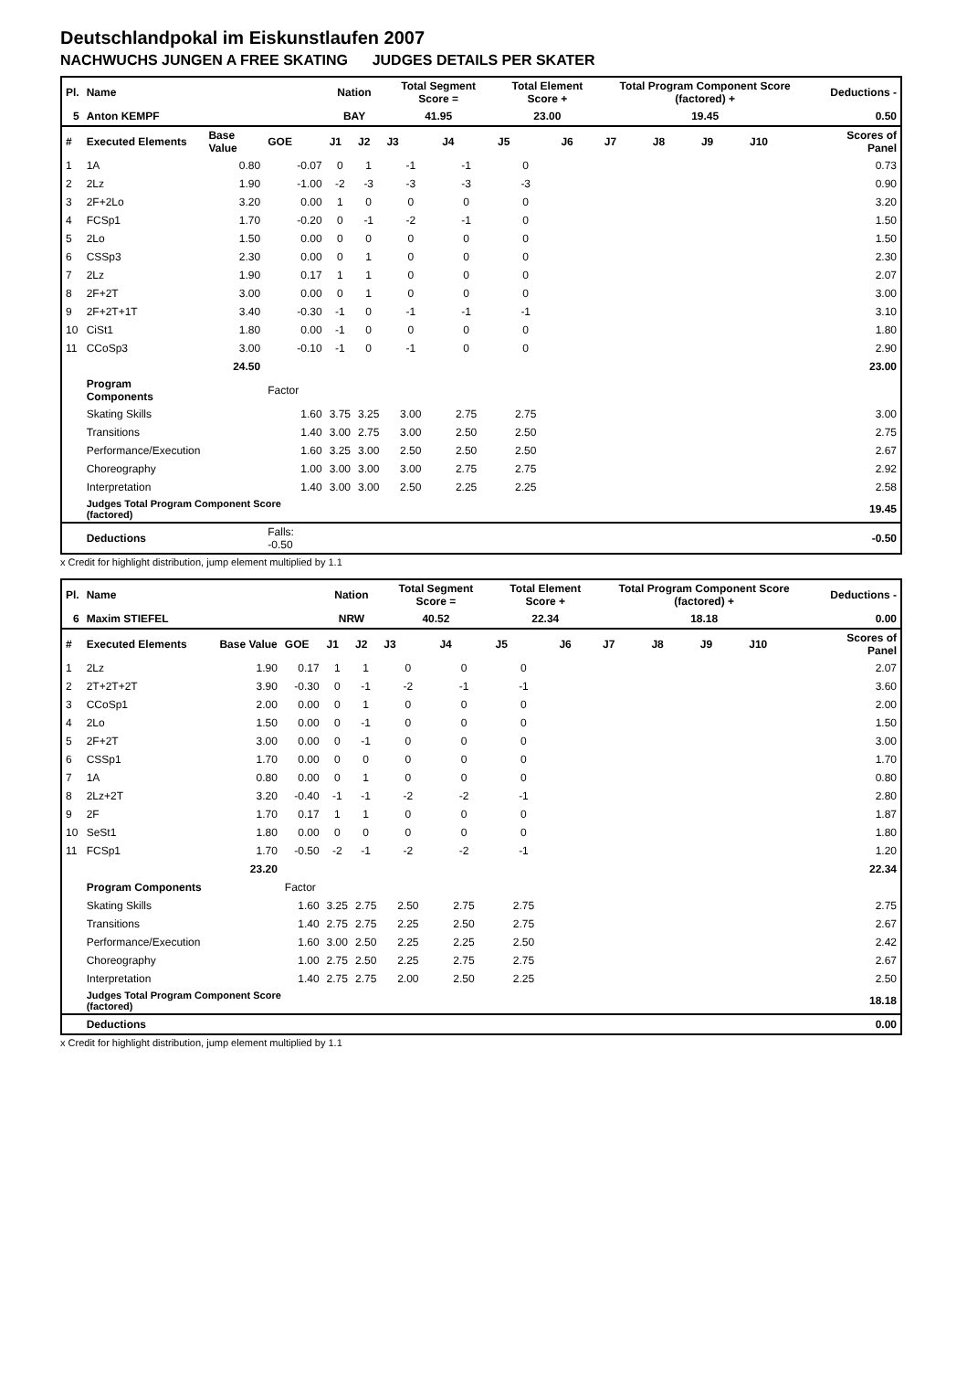Deutschlandpokal im Eiskunstlaufen 2007
NACHWUCHS JUNGEN A FREE SKATING JUDGES DETAILS PER SKATER
| Pl. | Name | | | Nation | | Total Segment Score = | | Total Element Score + | | Total Program Component Score (factored) + | | | | Deductions - | |
| --- | --- | --- | --- | --- | --- | --- | --- | --- | --- | --- | --- | --- | --- | --- | --- |
| 5 | Anton KEMPF | | | BAY | | 41.95 | | 23.00 | | 19.45 | | | | 0.50 | |
| # | Executed Elements | Base Value | GOE | J1 | J2 | J3 | J4 | J5 | J6 | J7 | J8 | J9 | J10 | | Scores of Panel |
| 1 | 1A | 0.80 | -0.07 | 0 | 1 | -1 | -1 | 0 | | | | | | | 0.73 |
| 2 | 2Lz | 1.90 | -1.00 | -2 | -3 | -3 | -3 | -3 | | | | | | | 0.90 |
| 3 | 2F+2Lo | 3.20 | 0.00 | 1 | 0 | 0 | 0 | 0 | | | | | | | 3.20 |
| 4 | FCSp1 | 1.70 | -0.20 | 0 | -1 | -2 | -1 | 0 | | | | | | | 1.50 |
| 5 | 2Lo | 1.50 | 0.00 | 0 | 0 | 0 | 0 | 0 | | | | | | | 1.50 |
| 6 | CSSp3 | 2.30 | 0.00 | 0 | 1 | 0 | 0 | 0 | | | | | | | 2.30 |
| 7 | 2Lz | 1.90 | 0.17 | 1 | 1 | 0 | 0 | 0 | | | | | | | 2.07 |
| 8 | 2F+2T | 3.00 | 0.00 | 0 | 1 | 0 | 0 | 0 | | | | | | | 3.00 |
| 9 | 2F+2T+1T | 3.40 | -0.30 | -1 | 0 | -1 | -1 | -1 | | | | | | | 3.10 |
| 10 | CiSt1 | 1.80 | 0.00 | -1 | 0 | 0 | 0 | 0 | | | | | | | 1.80 |
| 11 | CCoSp3 | 3.00 | -0.10 | -1 | 0 | -1 | 0 | 0 | | | | | | | 2.90 |
| | | 24.50 | | | | | | | | | | | | | 23.00 |
| | Program Components | | Factor | | | | | | | | | | | | |
| | Skating Skills | | 1.60 | 3.75 | 3.25 | 3.00 | 2.75 | 2.75 | | | | | | | 3.00 |
| | Transitions | | 1.40 | 3.00 | 2.75 | 3.00 | 2.50 | 2.50 | | | | | | | 2.75 |
| | Performance/Execution | | 1.60 | 3.25 | 3.00 | 2.50 | 2.50 | 2.50 | | | | | | | 2.67 |
| | Choreography | | 1.00 | 3.00 | 3.00 | 3.00 | 2.75 | 2.75 | | | | | | | 2.92 |
| | Interpretation | | 1.40 | 3.00 | 3.00 | 2.50 | 2.25 | 2.25 | | | | | | | 2.58 |
| | Judges Total Program Component Score (factored) | | | | | | | | | | | | | | 19.45 |
| | Deductions | | Falls: -0.50 | | | | | | | | | | | | -0.50 |
x Credit for highlight distribution, jump element multiplied by 1.1
| Pl. | Name | | | Nation | | Total Segment Score = | | Total Element Score + | | Total Program Component Score (factored) + | | | | Deductions - | |
| --- | --- | --- | --- | --- | --- | --- | --- | --- | --- | --- | --- | --- | --- | --- | --- |
| 6 | Maxim STIEFEL | | | NRW | | 40.52 | | 22.34 | | 18.18 | | | | 0.00 | |
| # | Executed Elements | Base Value | GOE | J1 | J2 | J3 | J4 | J5 | J6 | J7 | J8 | J9 | J10 | | Scores of Panel |
| 1 | 2Lz | 1.90 | 0.17 | 1 | 1 | 0 | 0 | 0 | | | | | | | 2.07 |
| 2 | 2T+2T+2T | 3.90 | -0.30 | 0 | -1 | -2 | -1 | -1 | | | | | | | 3.60 |
| 3 | CCoSp1 | 2.00 | 0.00 | 0 | 1 | 0 | 0 | 0 | | | | | | | 2.00 |
| 4 | 2Lo | 1.50 | 0.00 | 0 | -1 | 0 | 0 | 0 | | | | | | | 1.50 |
| 5 | 2F+2T | 3.00 | 0.00 | 0 | -1 | 0 | 0 | 0 | | | | | | | 3.00 |
| 6 | CSSp1 | 1.70 | 0.00 | 0 | 0 | 0 | 0 | 0 | | | | | | | 1.70 |
| 7 | 1A | 0.80 | 0.00 | 0 | 1 | 0 | 0 | 0 | | | | | | | 0.80 |
| 8 | 2Lz+2T | 3.20 | -0.40 | -1 | -1 | -2 | -2 | -1 | | | | | | | 2.80 |
| 9 | 2F | 1.70 | 0.17 | 1 | 1 | 0 | 0 | 0 | | | | | | | 1.87 |
| 10 | SeSt1 | 1.80 | 0.00 | 0 | 0 | 0 | 0 | 0 | | | | | | | 1.80 |
| 11 | FCSp1 | 1.70 | -0.50 | -2 | -1 | -2 | -2 | -1 | | | | | | | 1.20 |
| | | 23.20 | | | | | | | | | | | | | 22.34 |
| | Program Components | | Factor | | | | | | | | | | | | |
| | Skating Skills | | 1.60 | 3.25 | 2.75 | 2.50 | 2.75 | 2.75 | | | | | | | 2.75 |
| | Transitions | | 1.40 | 2.75 | 2.75 | 2.25 | 2.50 | 2.75 | | | | | | | 2.67 |
| | Performance/Execution | | 1.60 | 3.00 | 2.50 | 2.25 | 2.25 | 2.50 | | | | | | | 2.42 |
| | Choreography | | 1.00 | 2.75 | 2.50 | 2.25 | 2.75 | 2.75 | | | | | | | 2.67 |
| | Interpretation | | 1.40 | 2.75 | 2.75 | 2.00 | 2.50 | 2.25 | | | | | | | 2.50 |
| | Judges Total Program Component Score (factored) | | | | | | | | | | | | | | 18.18 |
| | Deductions | | | | | | | | | | | | | | 0.00 |
x Credit for highlight distribution, jump element multiplied by 1.1